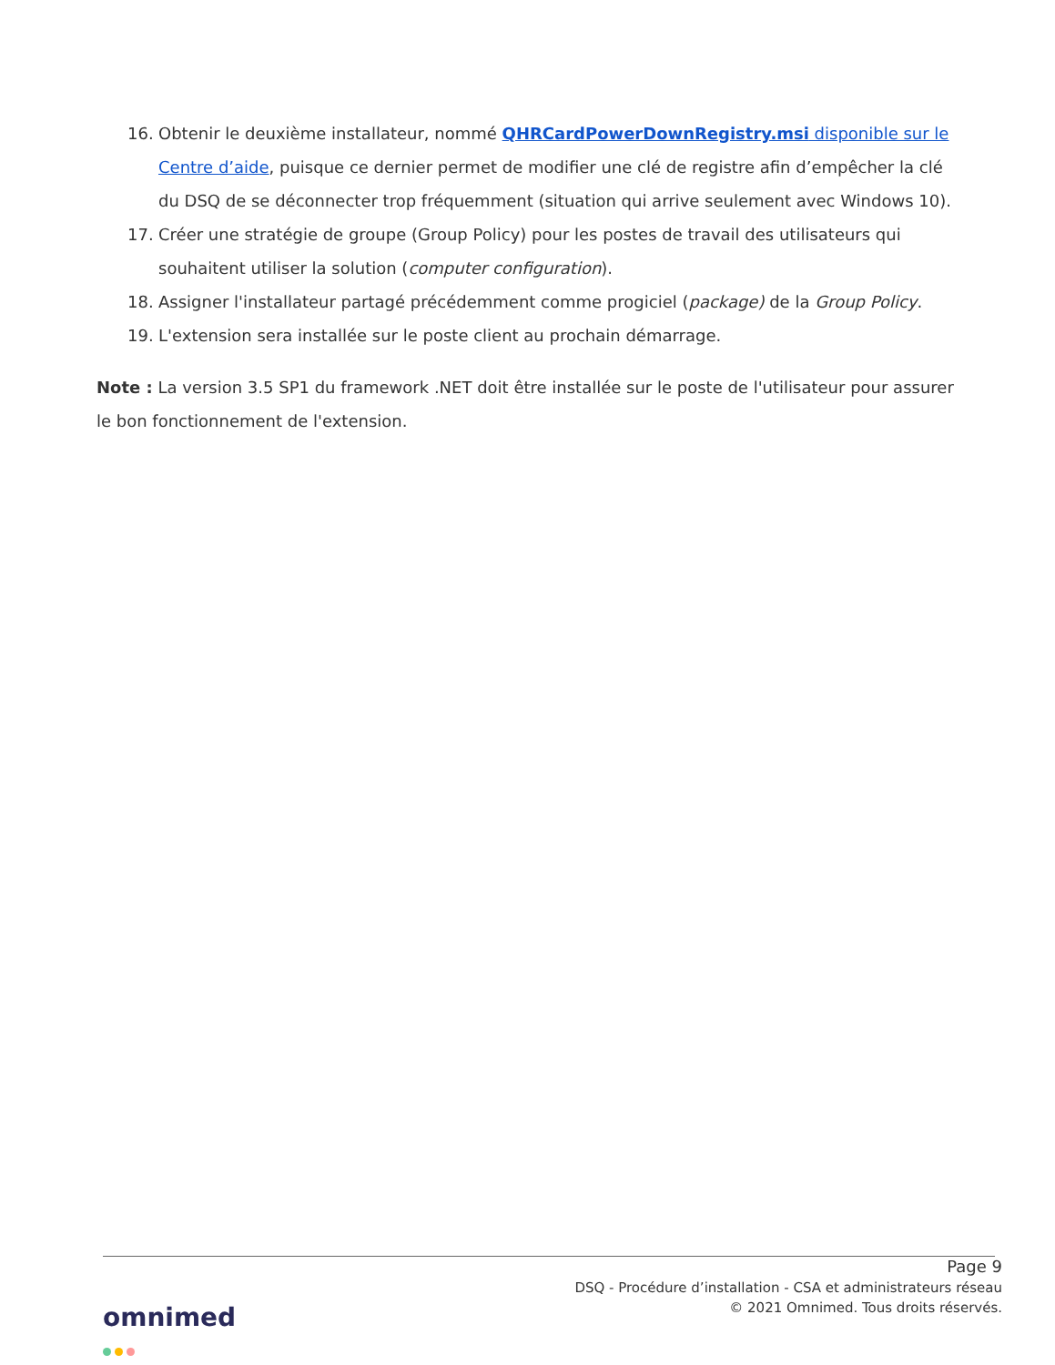16. Obtenir le deuxième installateur, nommé QHRCardPowerDownRegistry.msi disponible sur le Centre d’aide, puisque ce dernier permet de modifier une clé de registre afin d’empêcher la clé du DSQ de se déconnecter trop fréquemment (situation qui arrive seulement avec Windows 10).
17. Créer une stratégie de groupe (Group Policy) pour les postes de travail des utilisateurs qui souhaitent utiliser la solution (computer configuration).
18. Assigner l'installateur partagé précédemment comme progiciel (package) de la Group Policy.
19. L'extension sera installée sur le poste client au prochain démarrage.
Note : La version 3.5 SP1 du framework .NET doit être installée sur le poste de l'utilisateur pour assurer le bon fonctionnement de l'extension.
Page 9
DSQ - Procédure d’installation - CSA et administrateurs réseau
© 2021 Omnimed. Tous droits réservés.
omnimed